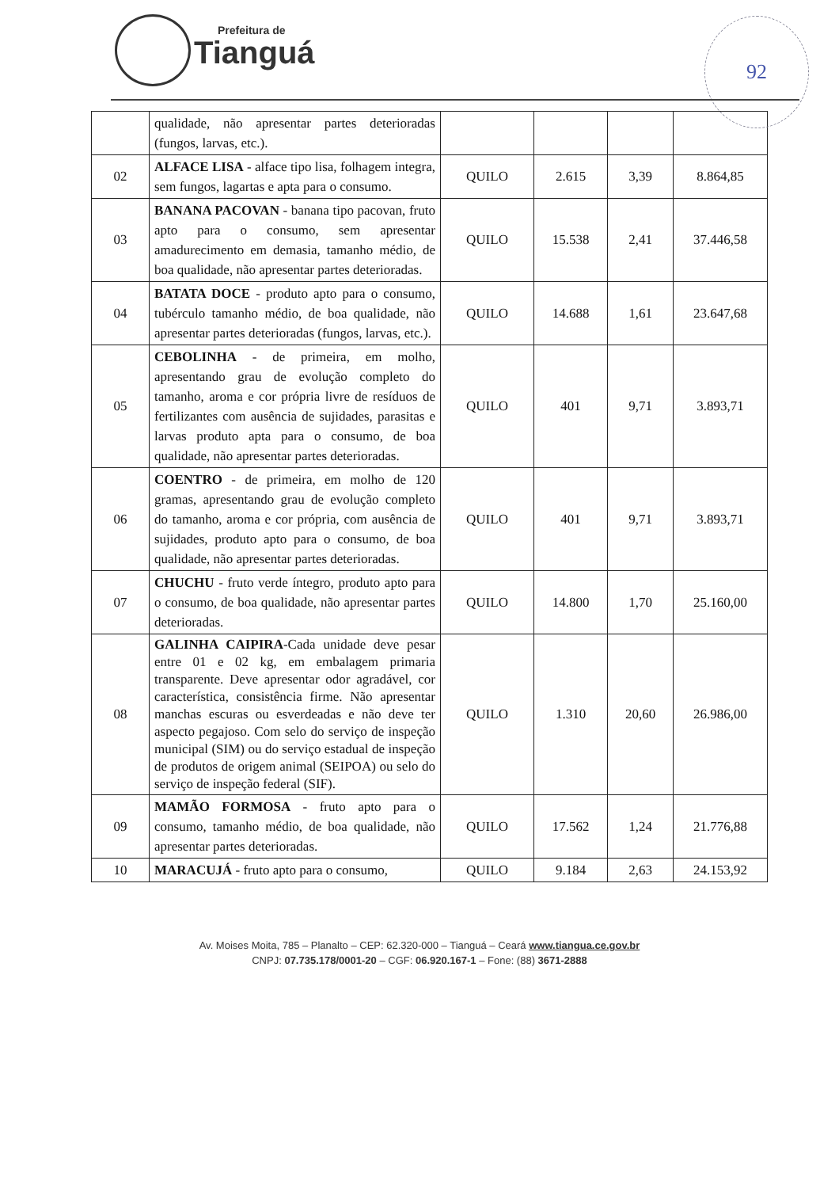Prefeitura de
Tianguá
92
| | qualidade, não apresentar partes deterioradas (fungos, larvas, etc.). | | | | |
| 02 | ALFACE LISA - alface tipo lisa, folhagem integra, sem fungos, lagartas e apta para o consumo. | QUILO | 2.615 | 3,39 | 8.864,85 |
| 03 | BANANA PACOVAN - banana tipo pacovan, fruto apto para o consumo, sem apresentar amadurecimento em demasia, tamanho médio, de boa qualidade, não apresentar partes deterioradas. | QUILO | 15.538 | 2,41 | 37.446,58 |
| 04 | BATATA DOCE - produto apto para o consumo, tubérculo tamanho médio, de boa qualidade, não apresentar partes deterioradas (fungos, larvas, etc.). | QUILO | 14.688 | 1,61 | 23.647,68 |
| 05 | CEBOLINHA - de primeira, em molho, apresentando grau de evolução completo do tamanho, aroma e cor própria livre de resíduos de fertilizantes com ausência de sujidades, parasitas e larvas produto apta para o consumo, de boa qualidade, não apresentar partes deterioradas. | QUILO | 401 | 9,71 | 3.893,71 |
| 06 | COENTRO - de primeira, em molho de 120 gramas, apresentando grau de evolução completo do tamanho, aroma e cor própria, com ausência de sujidades, produto apto para o consumo, de boa qualidade, não apresentar partes deterioradas. | QUILO | 401 | 9,71 | 3.893,71 |
| 07 | CHUCHU - fruto verde íntegro, produto apto para o consumo, de boa qualidade, não apresentar partes deterioradas. | QUILO | 14.800 | 1,70 | 25.160,00 |
| 08 | GALINHA CAIPIRA -Cada unidade deve pesar entre 01 e 02 kg, em embalagem primaria transparente. Deve apresentar odor agradável, cor característica, consistência firme. Não apresentar manchas escuras ou esverdeadas e não deve ter aspecto pegajoso. Com selo do serviço de inspeção municipal (SIM) ou do serviço estadual de inspeção de produtos de origem animal (SEIPOA) ou selo do serviço de inspeção federal (SIF). | QUILO | 1.310 | 20,60 | 26.986,00 |
| 09 | MAMÃO FORMOSA - fruto apto para o consumo, tamanho médio, de boa qualidade, não apresentar partes deterioradas. | QUILO | 17.562 | 1,24 | 21.776,88 |
| 10 | MARACUJÁ - fruto apto para o consumo, | QUILO | 9.184 | 2,63 | 24.153,92 |
Av. Moises Moita, 785 – Planalto – CEP: 62.320-000 – Tianguá – Ceará www.tiangua.ce.gov.br
CNPJ: 07.735.178/0001-20 – CGF: 06.920.167-1 – Fone: (88) 3671-2888